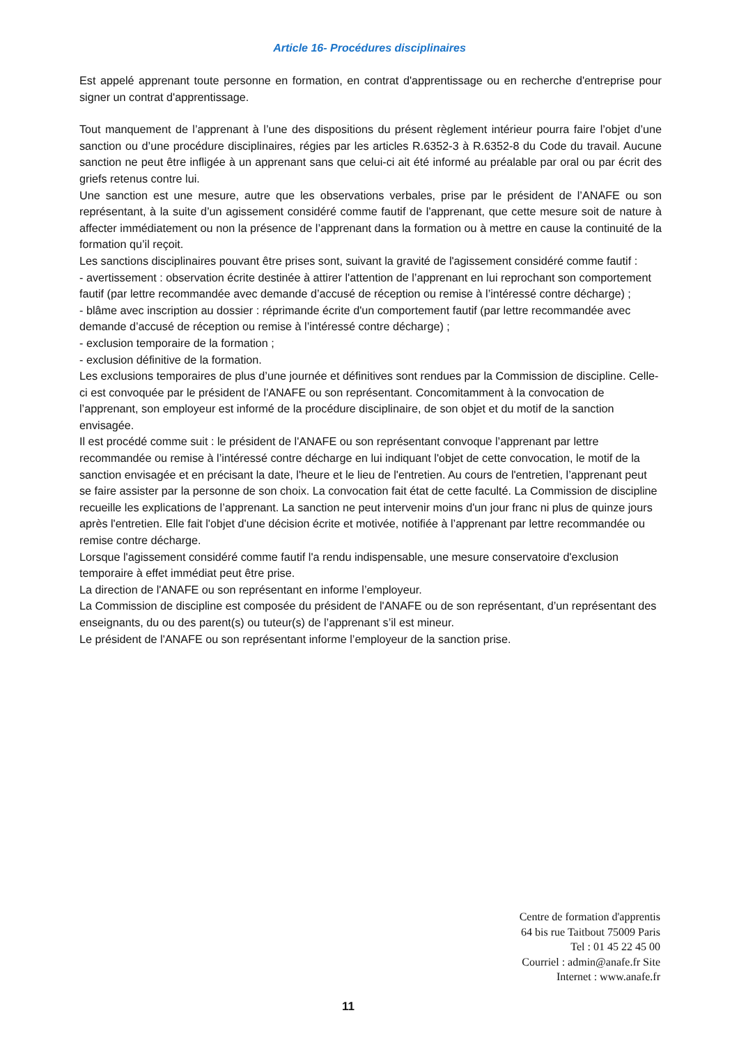Article 16- Procédures disciplinaires
Est appelé apprenant toute personne en formation, en contrat d'apprentissage ou en recherche d'entreprise pour signer un contrat d'apprentissage.
Tout manquement de l’apprenant à l’une des dispositions du présent règlement intérieur pourra faire l’objet d’une sanction ou d’une procédure disciplinaires, régies par les articles R.6352-3 à R.6352-8 du Code du travail. Aucune sanction ne peut être infligée à un apprenant sans que celui-ci ait été informé au préalable par oral ou par écrit des griefs retenus contre lui.
Une sanction est une mesure, autre que les observations verbales, prise par le président de l’ANAFE ou son représentant, à la suite d’un agissement considéré comme fautif de l'apprenant, que cette mesure soit de nature à affecter immédiatement ou non la présence de l’apprenant dans la formation ou à mettre en cause la continuité de la formation qu’il reçoit.
Les sanctions disciplinaires pouvant être prises sont, suivant la gravité de l'agissement considéré comme fautif :
- avertissement : observation écrite destinée à attirer l'attention de l’apprenant en lui reprochant son comportement fautif (par lettre recommandée avec demande d’accusé de réception ou remise à l’intéressé contre décharge) ;
- blâme avec inscription au dossier : réprimande écrite d'un comportement fautif (par lettre recommandée avec demande d’accusé de réception ou remise à l’intéressé contre décharge) ;
- exclusion temporaire de la formation ;
- exclusion définitive de la formation.
Les exclusions temporaires de plus d’une journée et définitives sont rendues par la Commission de discipline. Celle-ci est convoquée par le président de l'ANAFE ou son représentant. Concomitamment à la convocation de l’apprenant, son employeur est informé de la procédure disciplinaire, de son objet et du motif de la sanction envisagée.
Il est procédé comme suit : le président de l'ANAFE ou son représentant convoque l’apprenant par lettre recommandée ou remise à l’intéressé contre décharge en lui indiquant l'objet de cette convocation, le motif de la sanction envisagée et en précisant la date, l'heure et le lieu de l'entretien. Au cours de l'entretien, l’apprenant peut se faire assister par la personne de son choix. La convocation fait état de cette faculté. La Commission de discipline recueille les explications de l’apprenant. La sanction ne peut intervenir moins d'un jour franc ni plus de quinze jours après l'entretien. Elle fait l'objet d'une décision écrite et motivée, notifiée à l’apprenant par lettre recommandée ou remise contre décharge.
Lorsque l'agissement considéré comme fautif l'a rendu indispensable, une mesure conservatoire d'exclusion temporaire à effet immédiat peut être prise.
La direction de l'ANAFE ou son représentant en informe l’employeur.
La Commission de discipline est composée du président de l'ANAFE ou de son représentant, d’un représentant des enseignants, du ou des parent(s) ou tuteur(s) de l’apprenant s’il est mineur.
Le président de l'ANAFE ou son représentant informe l’employeur de la sanction prise.
Centre de formation d'apprentis
64 bis rue Taitbout 75009 Paris
Tel : 01 45 22 45 00
Courriel : admin@anafe.fr Site
Internet : www.anafe.fr
11